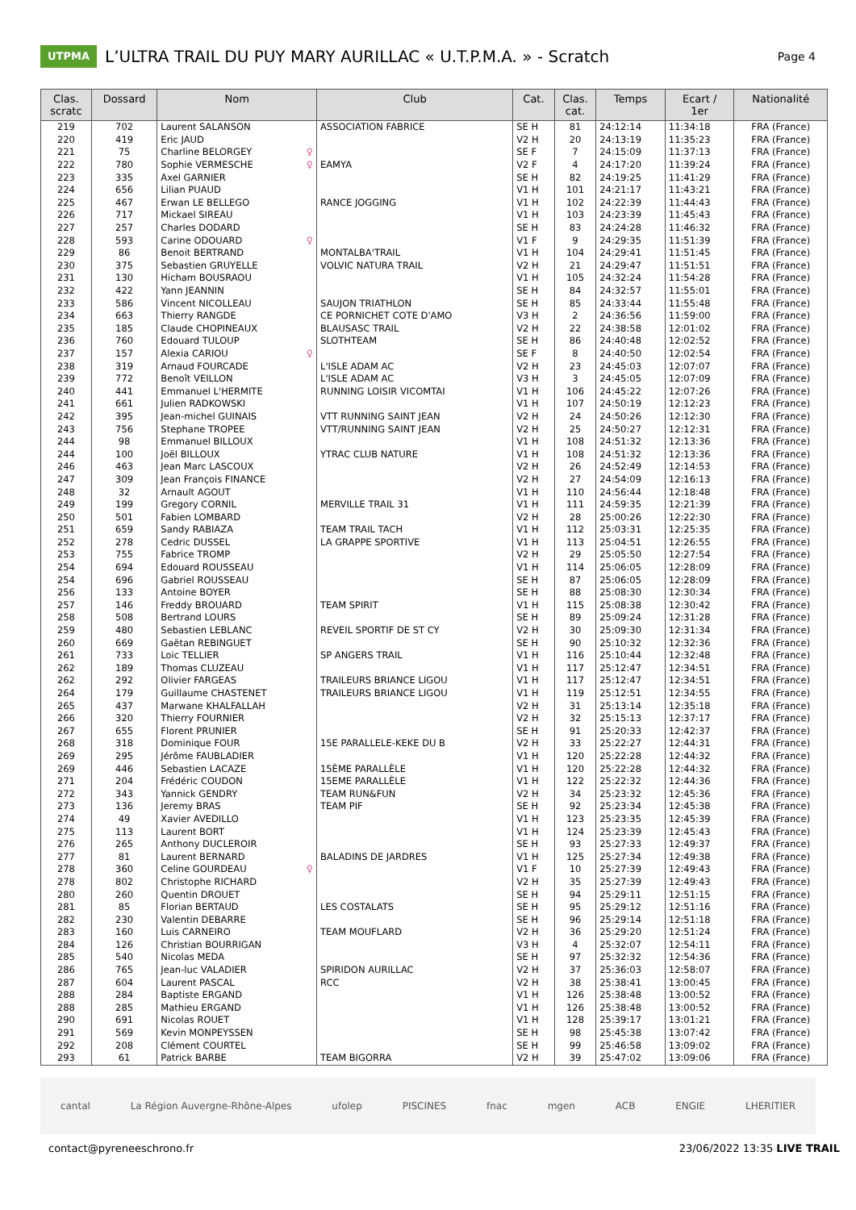UTPMA
L’ULTRA TRAIL DU PUY MARY AURILLAC « U.T.P.M.A. » - Scratch
Page 4
| Clas. scratc | Dossard | Nom | Club | Cat. | Clas. cat. | Temps | Ecart / 1er | Nationalité |
| --- | --- | --- | --- | --- | --- | --- | --- | --- |
| 219 | 702 | Laurent SALANSON | ASSOCIATION FABRICE | SE H | 81 | 24:12:14 | 11:34:18 | FRA (France) |
| 220 | 419 | Eric JAUD | | V2 H | 20 | 24:13:19 | 11:35:23 | FRA (France) |
| 221 | 75 | Charline BELORGEY ♀ | | SE F | 7 | 24:15:09 | 11:37:13 | FRA (France) |
| 222 | 780 | Sophie VERMESCHE ♀ | EAMYA | V2 F | 4 | 24:17:20 | 11:39:24 | FRA (France) |
| 223 | 335 | Axel GARNIER | | SE H | 82 | 24:19:25 | 11:41:29 | FRA (France) |
| 224 | 656 | Lilian PUAUD | | V1 H | 101 | 24:21:17 | 11:43:21 | FRA (France) |
| 225 | 467 | Erwan LE BELLEGO | RANCE JOGGING | V1 H | 102 | 24:22:39 | 11:44:43 | FRA (France) |
| 226 | 717 | Mickael SIREAU | | V1 H | 103 | 24:23:39 | 11:45:43 | FRA (France) |
| 227 | 257 | Charles DODARD | | SE H | 83 | 24:24:28 | 11:46:32 | FRA (France) |
| 228 | 593 | Carine ODOUARD ♀ | | V1 F | 9 | 24:29:35 | 11:51:39 | FRA (France) |
| 229 | 86 | Benoit BERTRAND | MONTALBA'TRAIL | V1 H | 104 | 24:29:41 | 11:51:45 | FRA (France) |
| 230 | 375 | Sebastien GRUYELLE | VOLVIC NATURA TRAIL | V2 H | 21 | 24:29:47 | 11:51:51 | FRA (France) |
| 231 | 130 | Hicham BOUSRAOU | | V1 H | 105 | 24:32:24 | 11:54:28 | FRA (France) |
| 232 | 422 | Yann JEANNIN | | SE H | 84 | 24:32:57 | 11:55:01 | FRA (France) |
| 233 | 586 | Vincent NICOLLEAU | SAUJON TRIATHLON | SE H | 85 | 24:33:44 | 11:55:48 | FRA (France) |
| 234 | 663 | Thierry RANGDE | CE PORNICHET COTE D'AMO | V3 H | 2 | 24:36:56 | 11:59:00 | FRA (France) |
| 235 | 185 | Claude CHOPINEAUX | BLAUSASC TRAIL | V2 H | 22 | 24:38:58 | 12:01:02 | FRA (France) |
| 236 | 760 | Edouard TULOUP | SLOTHTEAM | SE H | 86 | 24:40:48 | 12:02:52 | FRA (France) |
| 237 | 157 | Alexia CARIOU ♀ | | SE F | 8 | 24:40:50 | 12:02:54 | FRA (France) |
| 238 | 319 | Arnaud FOURCADE | L'ISLE ADAM AC | V2 H | 23 | 24:45:03 | 12:07:07 | FRA (France) |
| 239 | 772 | Benoît VEILLON | L'ISLE ADAM AC | V3 H | 3 | 24:45:05 | 12:07:09 | FRA (France) |
| 240 | 441 | Emmanuel L'HERMITE | RUNNING LOISIR VICOMTAI | V1 H | 106 | 24:45:22 | 12:07:26 | FRA (France) |
| 241 | 661 | Julien RADKOWSKI | | V1 H | 107 | 24:50:19 | 12:12:23 | FRA (France) |
| 242 | 395 | Jean-michel GUINAIS | VTT RUNNING SAINT JEAN | V2 H | 24 | 24:50:26 | 12:12:30 | FRA (France) |
| 243 | 756 | Stephane TROPEE | VTT/RUNNING SAINT JEAN | V2 H | 25 | 24:50:27 | 12:12:31 | FRA (France) |
| 244 | 98 | Emmanuel BILLOUX | | V1 H | 108 | 24:51:32 | 12:13:36 | FRA (France) |
| 244 | 100 | Joël BILLOUX | YTRAC CLUB NATURE | V1 H | 108 | 24:51:32 | 12:13:36 | FRA (France) |
| 246 | 463 | Jean Marc LASCOUX | | V2 H | 26 | 24:52:49 | 12:14:53 | FRA (France) |
| 247 | 309 | Jean François FINANCE | | V2 H | 27 | 24:54:09 | 12:16:13 | FRA (France) |
| 248 | 32 | Arnault AGOUT | | V1 H | 110 | 24:56:44 | 12:18:48 | FRA (France) |
| 249 | 199 | Gregory CORNIL | MERVILLE TRAIL 31 | V1 H | 111 | 24:59:35 | 12:21:39 | FRA (France) |
| 250 | 501 | Fabien LOMBARD | | V2 H | 28 | 25:00:26 | 12:22:30 | FRA (France) |
| 251 | 659 | Sandy RABIAZA | TEAM TRAIL TACH | V1 H | 112 | 25:03:31 | 12:25:35 | FRA (France) |
| 252 | 278 | Cedric DUSSEL | LA GRAPPE SPORTIVE | V1 H | 113 | 25:04:51 | 12:26:55 | FRA (France) |
| 253 | 755 | Fabrice TROMP | | V2 H | 29 | 25:05:50 | 12:27:54 | FRA (France) |
| 254 | 694 | Edouard ROUSSEAU | | V1 H | 114 | 25:06:05 | 12:28:09 | FRA (France) |
| 254 | 696 | Gabriel ROUSSEAU | | SE H | 87 | 25:06:05 | 12:28:09 | FRA (France) |
| 256 | 133 | Antoine BOYER | | SE H | 88 | 25:08:30 | 12:30:34 | FRA (France) |
| 257 | 146 | Freddy BROUARD | TEAM SPIRIT | V1 H | 115 | 25:08:38 | 12:30:42 | FRA (France) |
| 258 | 508 | Bertrand LOURS | | SE H | 89 | 25:09:24 | 12:31:28 | FRA (France) |
| 259 | 480 | Sebastien LEBLANC | REVEIL SPORTIF DE ST CY | V2 H | 30 | 25:09:30 | 12:31:34 | FRA (France) |
| 260 | 669 | Gaëtan REBINGUET | | SE H | 90 | 25:10:32 | 12:32:36 | FRA (France) |
| 261 | 733 | Loic TELLIER | SP ANGERS TRAIL | V1 H | 116 | 25:10:44 | 12:32:48 | FRA (France) |
| 262 | 189 | Thomas CLUZEAU | | V1 H | 117 | 25:12:47 | 12:34:51 | FRA (France) |
| 262 | 292 | Olivier FARGEAS | TRAILEURS BRIANCE LIGOU | V1 H | 117 | 25:12:47 | 12:34:51 | FRA (France) |
| 264 | 179 | Guillaume CHASTENET | TRAILEURS BRIANCE LIGOU | V1 H | 119 | 25:12:51 | 12:34:55 | FRA (France) |
| 265 | 437 | Marwane KHALFALLAH | | V2 H | 31 | 25:13:14 | 12:35:18 | FRA (France) |
| 266 | 320 | Thierry FOURNIER | | V2 H | 32 | 25:15:13 | 12:37:17 | FRA (France) |
| 267 | 655 | Florent PRUNIER | | SE H | 91 | 25:20:33 | 12:42:37 | FRA (France) |
| 268 | 318 | Dominique FOUR | 15E PARALLELE-KEKE DU B | V2 H | 33 | 25:22:27 | 12:44:31 | FRA (France) |
| 269 | 295 | Jérôme FAUBLADIER | | V1 H | 120 | 25:22:28 | 12:44:32 | FRA (France) |
| 269 | 446 | Sebastien LACAZE | 15ÈME PARALLÈLE | V1 H | 120 | 25:22:28 | 12:44:32 | FRA (France) |
| 271 | 204 | Frédéric COUDON | 15EME PARALLÈLE | V1 H | 122 | 25:22:32 | 12:44:36 | FRA (France) |
| 272 | 343 | Yannick GENDRY | TEAM RUN&FUN | V2 H | 34 | 25:23:32 | 12:45:36 | FRA (France) |
| 273 | 136 | Jeremy BRAS | TEAM PIF | SE H | 92 | 25:23:34 | 12:45:38 | FRA (France) |
| 274 | 49 | Xavier AVEDILLO | | V1 H | 123 | 25:23:35 | 12:45:39 | FRA (France) |
| 275 | 113 | Laurent BORT | | V1 H | 124 | 25:23:39 | 12:45:43 | FRA (France) |
| 276 | 265 | Anthony DUCLEROIR | | SE H | 93 | 25:27:33 | 12:49:37 | FRA (France) |
| 277 | 81 | Laurent BERNARD | BALADINS DE JARDRES | V1 H | 125 | 25:27:34 | 12:49:38 | FRA (France) |
| 278 | 360 | Celine GOURDEAU ♀ | | V1 F | 10 | 25:27:39 | 12:49:43 | FRA (France) |
| 278 | 802 | Christophe RICHARD | | V2 H | 35 | 25:27:39 | 12:49:43 | FRA (France) |
| 280 | 260 | Quentin DROUET | | SE H | 94 | 25:29:11 | 12:51:15 | FRA (France) |
| 281 | 85 | Florian BERTAUD | LES COSTALATS | SE H | 95 | 25:29:12 | 12:51:16 | FRA (France) |
| 282 | 230 | Valentin DEBARRE | | SE H | 96 | 25:29:14 | 12:51:18 | FRA (France) |
| 283 | 160 | Luis CARNEIRO | TEAM MOUFLARD | V2 H | 36 | 25:29:20 | 12:51:24 | FRA (France) |
| 284 | 126 | Christian BOURRIGAN | | V3 H | 4 | 25:32:07 | 12:54:11 | FRA (France) |
| 285 | 540 | Nicolas MEDA | | SE H | 97 | 25:32:32 | 12:54:36 | FRA (France) |
| 286 | 765 | Jean-luc VALADIER | SPIRIDON AURILLAC | V2 H | 37 | 25:36:03 | 12:58:07 | FRA (France) |
| 287 | 604 | Laurent PASCAL | RCC | V2 H | 38 | 25:38:41 | 13:00:45 | FRA (France) |
| 288 | 284 | Baptiste ERGAND | | V1 H | 126 | 25:38:48 | 13:00:52 | FRA (France) |
| 288 | 285 | Mathieu ERGAND | | V1 H | 126 | 25:38:48 | 13:00:52 | FRA (France) |
| 290 | 691 | Nicolas ROUET | | V1 H | 128 | 25:39:17 | 13:01:21 | FRA (France) |
| 291 | 569 | Kevin MONPEYSSEN | | SE H | 98 | 25:45:38 | 13:07:42 | FRA (France) |
| 292 | 208 | Clément COURTEL | | SE H | 99 | 25:46:58 | 13:09:02 | FRA (France) |
| 293 | 61 | Patrick BARBE | TEAM BIGORRA | V2 H | 39 | 25:47:02 | 13:09:06 | FRA (France) |
cantal La Région Auvergne-Rhône-Alpes ufolep PISCINES fnac mgen ACB ENGIE LHERITIER
contact@pyreneeschrono.fr 23/06/2022 13:35 LIVE TRAIL